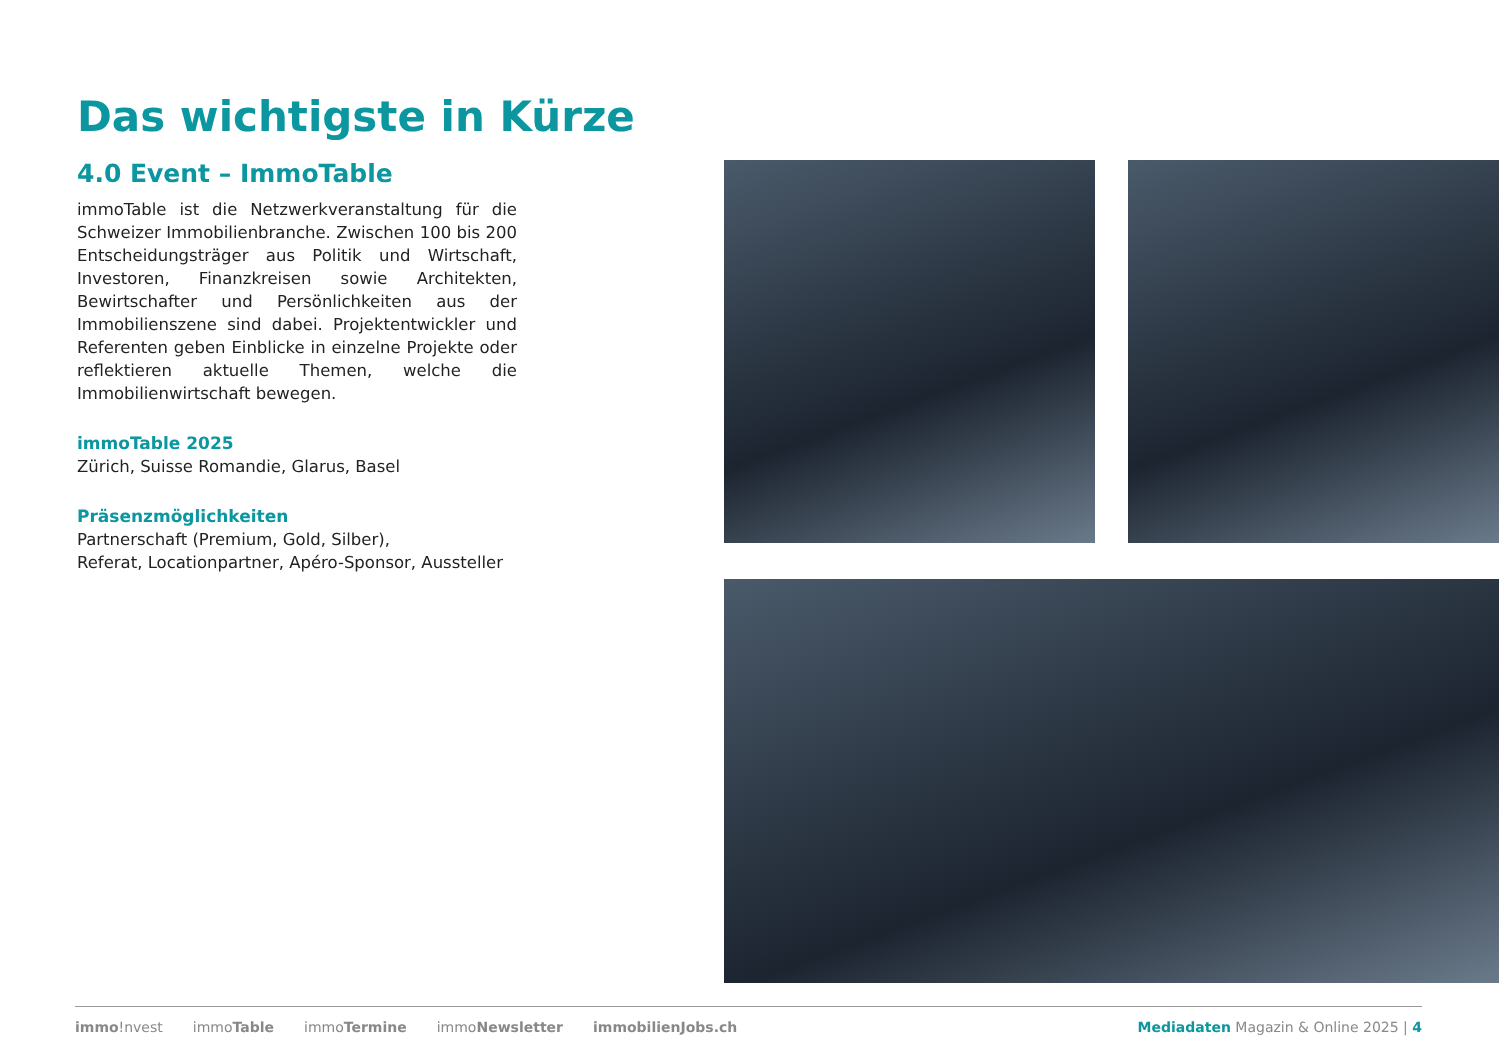Das wichtigste in Kürze
4.0 Event – ImmoTable
immoTable ist die Netzwerkveranstaltung für die Schweizer Immobilienbranche. Zwischen 100 bis 200 Entscheidungsträger aus Politik und Wirtschaft, Investoren, Finanzkreisen sowie Architekten, Bewirtschafter und Persönlichkeiten aus der Immobilienszene sind dabei. Projektentwickler und Referenten geben Einblicke in einzelne Projekte oder reflektieren aktuelle Themen, welche die Immobilienwirtschaft bewegen.
immoTable 2025
Zürich, Suisse Romandie, Glarus, Basel
Präsenzmöglichkeiten
Partnerschaft (Premium, Gold, Silber),
Referat, Locationpartner, Apéro-Sponsor, Aussteller
immo!nvest immoTable immoTermine immoNewsletter immobilienJobs.ch
Mediadaten Magazin & Online 2025 | 4